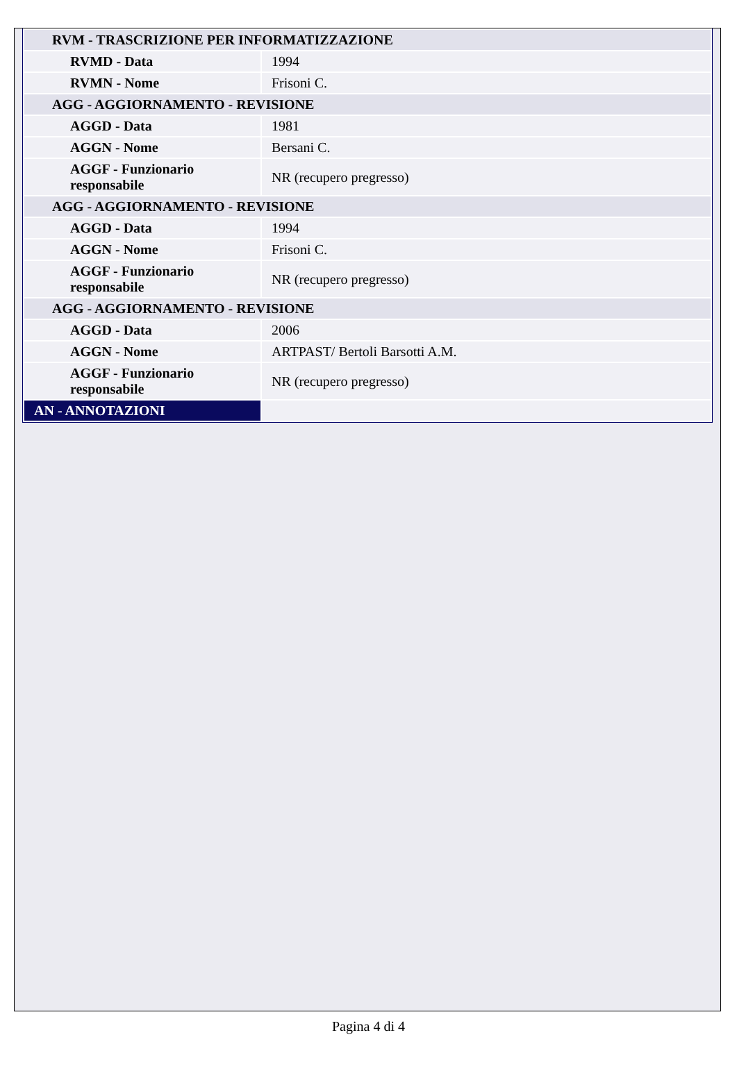| RVM - TRASCRIZIONE PER INFORMATIZZAZIONE | |
| RVMD - Data | 1994 |
| RVMN - Nome | Frisoni C. |
| AGG - AGGIORNAMENTO - REVISIONE | |
| AGGD - Data | 1981 |
| AGGN - Nome | Bersani C. |
| AGGF - Funzionario responsabile | NR (recupero pregresso) |
| AGG - AGGIORNAMENTO - REVISIONE | |
| AGGD - Data | 1994 |
| AGGN - Nome | Frisoni C. |
| AGGF - Funzionario responsabile | NR (recupero pregresso) |
| AGG - AGGIORNAMENTO - REVISIONE | |
| AGGD - Data | 2006 |
| AGGN - Nome | ARTPAST/ Bertoli Barsotti A.M. |
| AGGF - Funzionario responsabile | NR (recupero pregresso) |
| AN - ANNOTAZIONI | |
Pagina 4 di 4